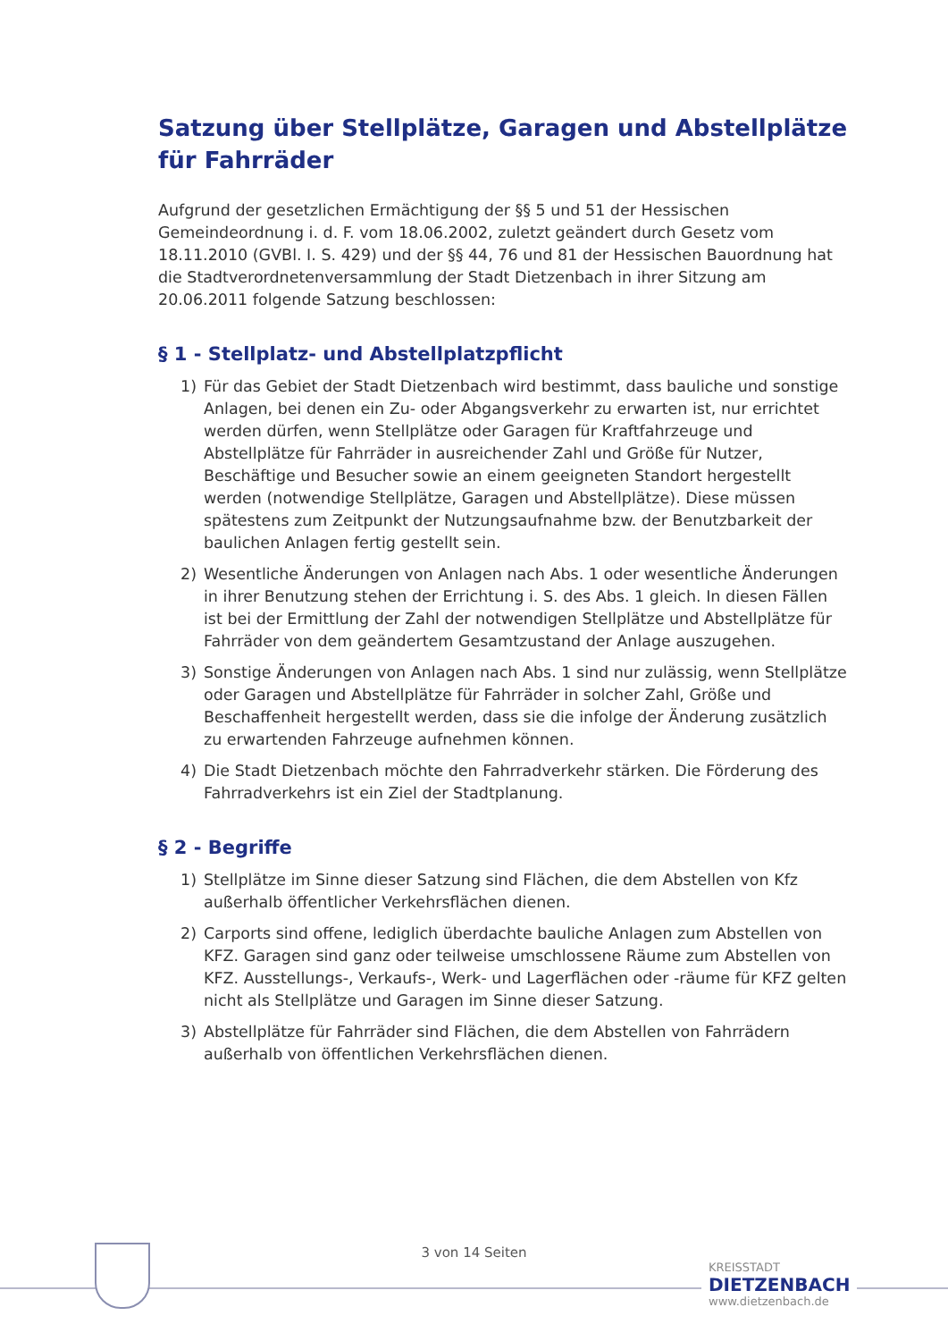Satzung über Stellplätze, Garagen und Abstellplätze für Fahrräder
Aufgrund der gesetzlichen Ermächtigung der §§ 5 und 51 der Hessischen Gemeindeordnung i. d. F. vom 18.06.2002, zuletzt geändert durch Gesetz vom 18.11.2010 (GVBl. I. S. 429) und der §§ 44, 76 und 81 der Hessischen Bauordnung hat die Stadtverordnetenversammlung der Stadt Dietzenbach in ihrer Sitzung am 20.06.2011 folgende Satzung beschlossen:
§ 1 - Stellplatz- und Abstellplatzpflicht
1) Für das Gebiet der Stadt Dietzenbach wird bestimmt, dass bauliche und sonstige Anlagen, bei denen ein Zu- oder Abgangsverkehr zu erwarten ist, nur errichtet werden dürfen, wenn Stellplätze oder Garagen für Kraftfahrzeuge und Abstellplätze für Fahrräder in ausreichender Zahl und Größe für Nutzer, Beschäftige und Besucher sowie an einem geeigneten Standort hergestellt werden (notwendige Stellplätze, Garagen und Abstellplätze). Diese müssen spätestens zum Zeitpunkt der Nutzungsaufnahme bzw. der Benutzbarkeit der baulichen Anlagen fertig gestellt sein.
2) Wesentliche Änderungen von Anlagen nach Abs. 1 oder wesentliche Änderungen in ihrer Benutzung stehen der Errichtung i. S. des Abs. 1 gleich. In diesen Fällen ist bei der Ermittlung der Zahl der notwendigen Stellplätze und Abstellplätze für Fahrräder von dem geändertem Gesamtzustand der Anlage auszugehen.
3) Sonstige Änderungen von Anlagen nach Abs. 1 sind nur zulässig, wenn Stellplätze oder Garagen und Abstellplätze für Fahrräder in solcher Zahl, Größe und Beschaffenheit hergestellt werden, dass sie die infolge der Änderung zusätzlich zu erwartenden Fahrzeuge aufnehmen können.
4) Die Stadt Dietzenbach möchte den Fahrradverkehr stärken. Die Förderung des Fahrradverkehrs ist ein Ziel der Stadtplanung.
§ 2 - Begriffe
1) Stellplätze im Sinne dieser Satzung sind Flächen, die dem Abstellen von Kfz außerhalb öffentlicher Verkehrsflächen dienen.
2) Carports sind offene, lediglich überdachte bauliche Anlagen zum Abstellen von KFZ. Garagen sind ganz oder teilweise umschlossene Räume zum Abstellen von KFZ. Ausstellungs-, Verkaufs-, Werk- und Lagerflächen oder -räume für KFZ gelten nicht als Stellplätze und Garagen im Sinne dieser Satzung.
3) Abstellplätze für Fahrräder sind Flächen, die dem Abstellen von Fahrrädern außerhalb von öffentlichen Verkehrsflächen dienen.
3 von 14 Seiten
KREISSTADT
DIETZENBACH
www.dietzenbach.de